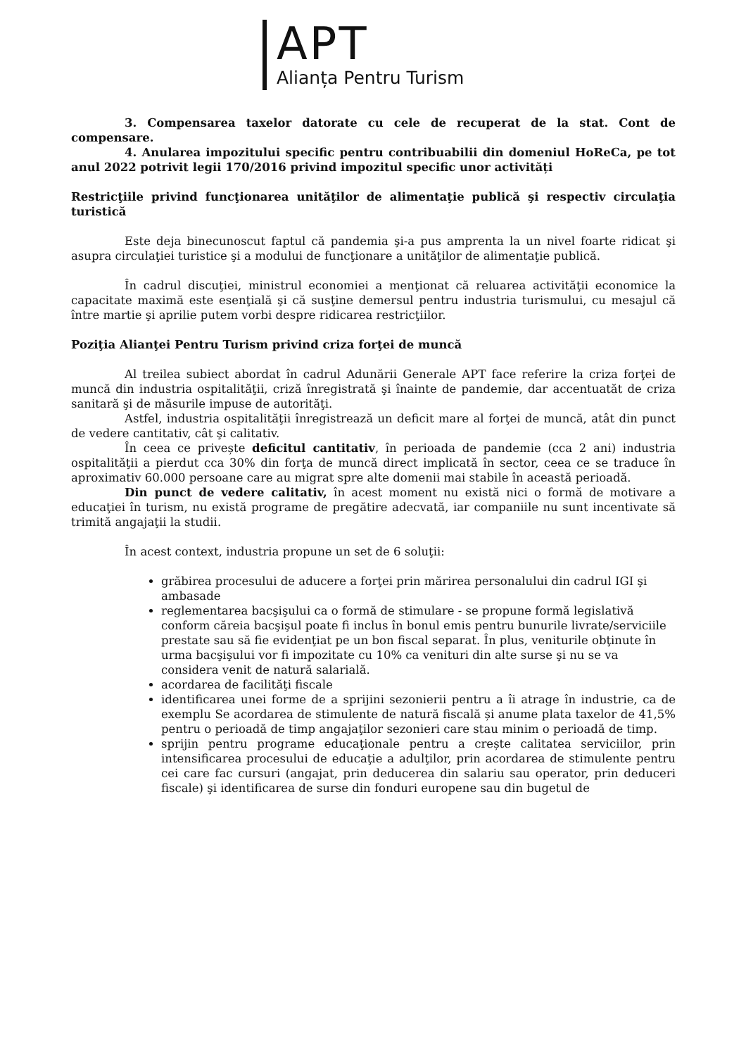APT
Alianța Pentru Turism
3. Compensarea taxelor datorate cu cele de recuperat de la stat. Cont de compensare.
4. Anularea impozitului specific pentru contribuabilii din domeniul HoReCa, pe tot anul 2022 potrivit legii 170/2016 privind impozitul specific unor activități
Restricţiile privind funcţionarea unităţilor de alimentaţie publică şi respectiv circulaţia turistică
Este deja binecunoscut faptul că pandemia şi-a pus amprenta la un nivel foarte ridicat şi asupra circulaţiei turistice şi a modului de funcţionare a unităţilor de alimentaţie publică.
În cadrul discuţiei, ministrul economiei a menţionat că reluarea activităţii economice la capacitate maximă este esenţială şi că susţine demersul pentru industria turismului, cu mesajul că între martie şi aprilie putem vorbi despre ridicarea restricţiilor.
Poziţia Alianţei Pentru Turism privind criza forţei de muncă
Al treilea subiect abordat în cadrul Adunării Generale APT face referire la criza forţei de muncă din industria ospitalităţii, criză înregistrată şi înainte de pandemie, dar accentuatăt de criza sanitară şi de măsurile impuse de autorităţi.
Astfel, industria ospitalităţii înregistrează un deficit mare al forţei de muncă, atât din punct de vedere cantitativ, cât şi calitativ.
În ceea ce privește deficitul cantitativ, în perioada de pandemie (cca 2 ani) industria ospitalităţii a pierdut cca 30% din forţa de muncă direct implicată în sector, ceea ce se traduce în aproximativ 60.000 persoane care au migrat spre alte domenii mai stabile în această perioadă.
Din punct de vedere calitativ, în acest moment nu există nici o formă de motivare a educaţiei în turism, nu există programe de pregătire adecvată, iar companiile nu sunt incentivate să trimită angajaţii la studii.
În acest context, industria propune un set de 6 soluţii:
grăbirea procesului de aducere a forţei prin mărirea personalului din cadrul IGI şi ambasade
reglementarea bacşişului ca o formă de stimulare - se propune formă legislativă conform căreia bacşişul poate fi inclus în bonul emis pentru bunurile livrate/serviciile prestate sau să fie evidenţiat pe un bon fiscal separat. În plus, veniturile obţinute în urma bacşişului vor fi impozitate cu 10% ca venituri din alte surse şi nu se va considera venit de natură salarială.
acordarea de facilităţi fiscale
identificarea unei forme de a sprijini sezonierii pentru a îi atrage în industrie, ca de exemplu Se acordarea de stimulente de natură fiscală și anume plata taxelor de 41,5% pentru o perioadă de timp angajaţilor sezonieri care stau minim o perioadă de timp.
sprijin pentru programe educaţionale pentru a crește calitatea serviciilor, prin intensificarea procesului de educaţie a adulţilor, prin acordarea de stimulente pentru cei care fac cursuri (angajat, prin deducerea din salariu sau operator, prin deduceri fiscale) şi identificarea de surse din fonduri europene sau din bugetul de